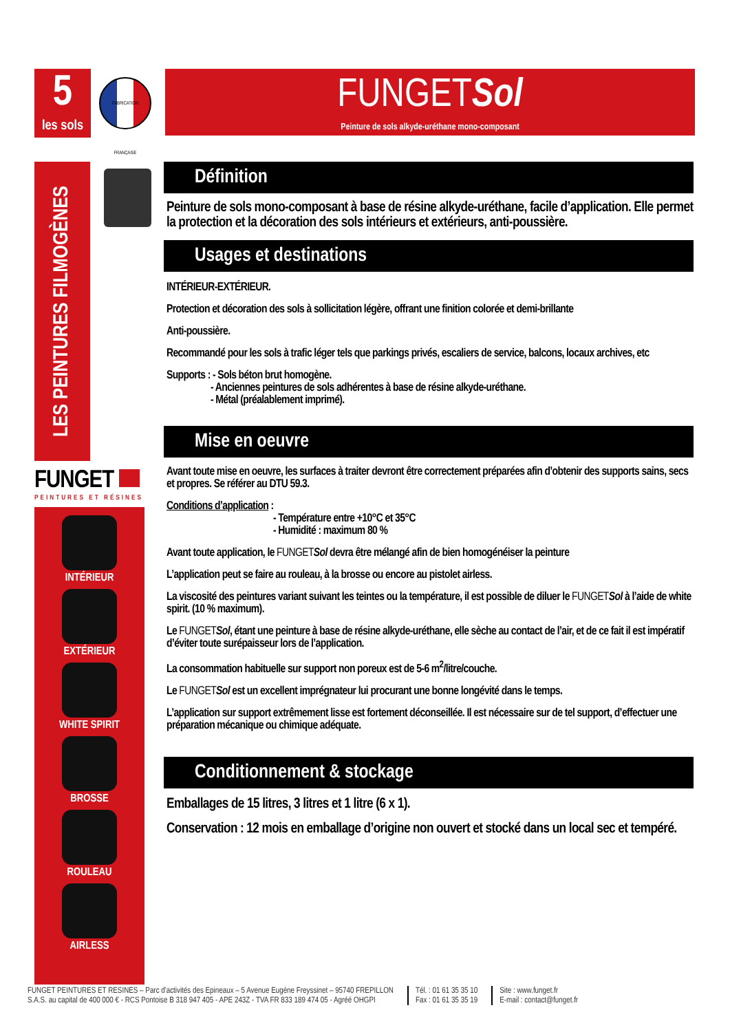5
les sols
FABRICATION FRANÇAISE
LES PEINTURES FILMOGÈNES
FUNGET
PEINTURES ET RÉSINES
INTÉRIEUR
EXTÉRIEUR
WHITE SPIRIT
BROSSE
ROULEAU
AIRLESS
FUNGETSol
Peinture de sols alkyde-uréthane mono-composant
Définition
Peinture de sols mono-composant à base de résine alkyde-uréthane, facile d’application. Elle permet la protection et la décoration des sols intérieurs et extérieurs, anti-poussière.
Usages et destinations
INTÉRIEUR-EXTÉRIEUR.
Protection et décoration des sols à sollicitation légère, offrant une finition colorée et demi-brillante
Anti-poussière.
Recommandé pour les sols à trafic léger tels que parkings privés, escaliers de service, balcons, locaux archives, etc
Supports : - Sols béton brut homogène.
- Anciennes peintures de sols adhérentes à base de résine alkyde-uréthane.
- Métal (préalablement imprimé).
Mise en oeuvre
Avant toute mise en oeuvre, les surfaces à traiter devront être correctement préparées afin d’obtenir des supports sains, secs et propres. Se référer au DTU 59.3.
Conditions d’application :
- Température entre +10°C et 35°C
- Humidité : maximum 80 %
Avant toute application, le FUNGET Sol devra être mélangé afin de bien homogénéiser la peinture
L’application peut se faire au rouleau, à la brosse ou encore au pistolet airless.
La viscosité des peintures variant suivant les teintes ou la température, il est possible de diluer le FUNGET Sol à l’aide de white spirit. (10 % maximum).
Le FUNGET Sol, étant une peinture à base de résine alkyde-uréthane, elle sèche au contact de l’air, et de ce fait il est impératif d’éviter toute surépaisseur lors de l’application.
La consommation habituelle sur support non poreux est de 5-6 m<sup>2</sup>/litre/couche.
Le FUNGET Sol est un excellent imprégnateur lui procurant une bonne longévité dans le temps.
L’application sur support extrêmement lisse est fortement déconseillée. Il est nécessaire sur de tel support, d’effectuer une préparation mécanique ou chimique adéquate.
Conditionnement & stockage
Emballages de 15 litres, 3 litres et 1 litre (6 x 1).
Conservation : 12 mois en emballage d’origine non ouvert et stocké dans un local sec et tempéré.
FUNGET PEINTURES ET RESINES – Parc d'activités des Epineaux – 5 Avenue Eugène Freyssinet – 95740 FREPILLON
S.A.S. au capital de 400 000 € - RCS Pontoise B 318 947 405 - APE 243Z - TVA FR 833 189 474 05 - Agréé OHGPI
Tél. : 01 61 35 35 10
Fax : 01 61 35 35 19
Site : www.funget.fr
E-mail : contact@funget.fr